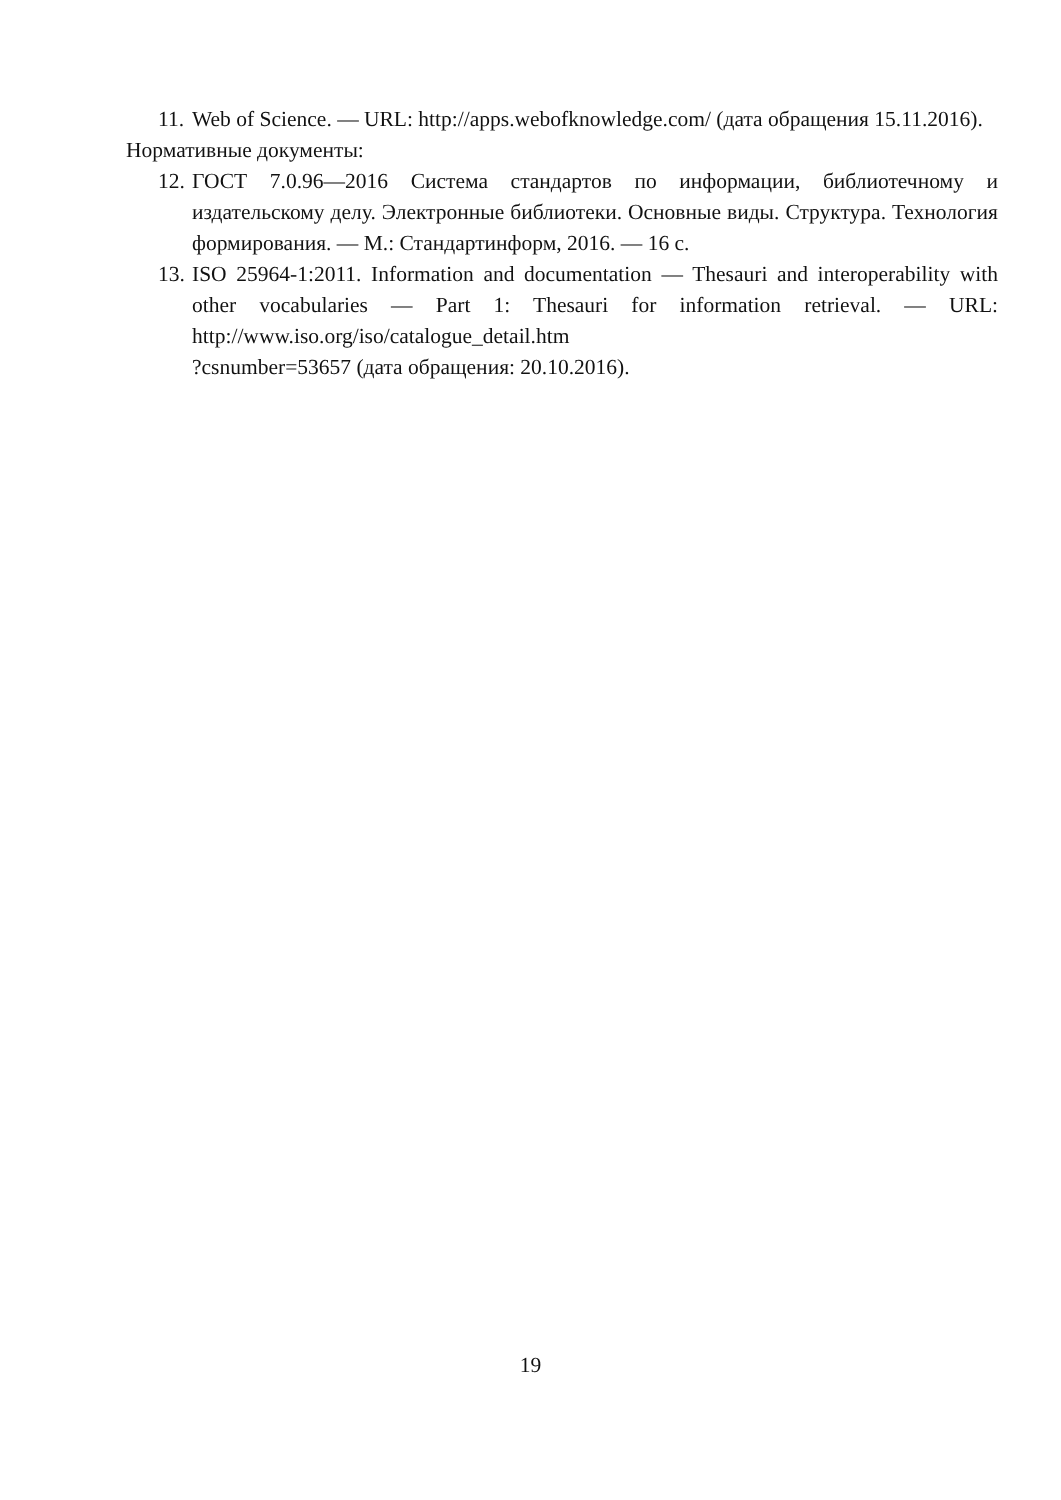11. Web of Science. — URL: http://apps.webofknowledge.com/ (дата обращения 15.11.2016).
Нормативные документы:
12. ГОСТ 7.0.96—2016 Система стандартов по информации, библиотечному и издательскому делу. Электронные библиотеки. Основные виды. Структура. Технология формирования. — М.: Стандартинформ, 2016. — 16 с.
13. ISO 25964-1:2011. Information and documentation — Thesauri and interoperability with other vocabularies — Part 1: Thesauri for information retrieval. — URL: http://www.iso.org/iso/catalogue_detail.htm
?csnumber=53657 (дата обращения: 20.10.2016).
19